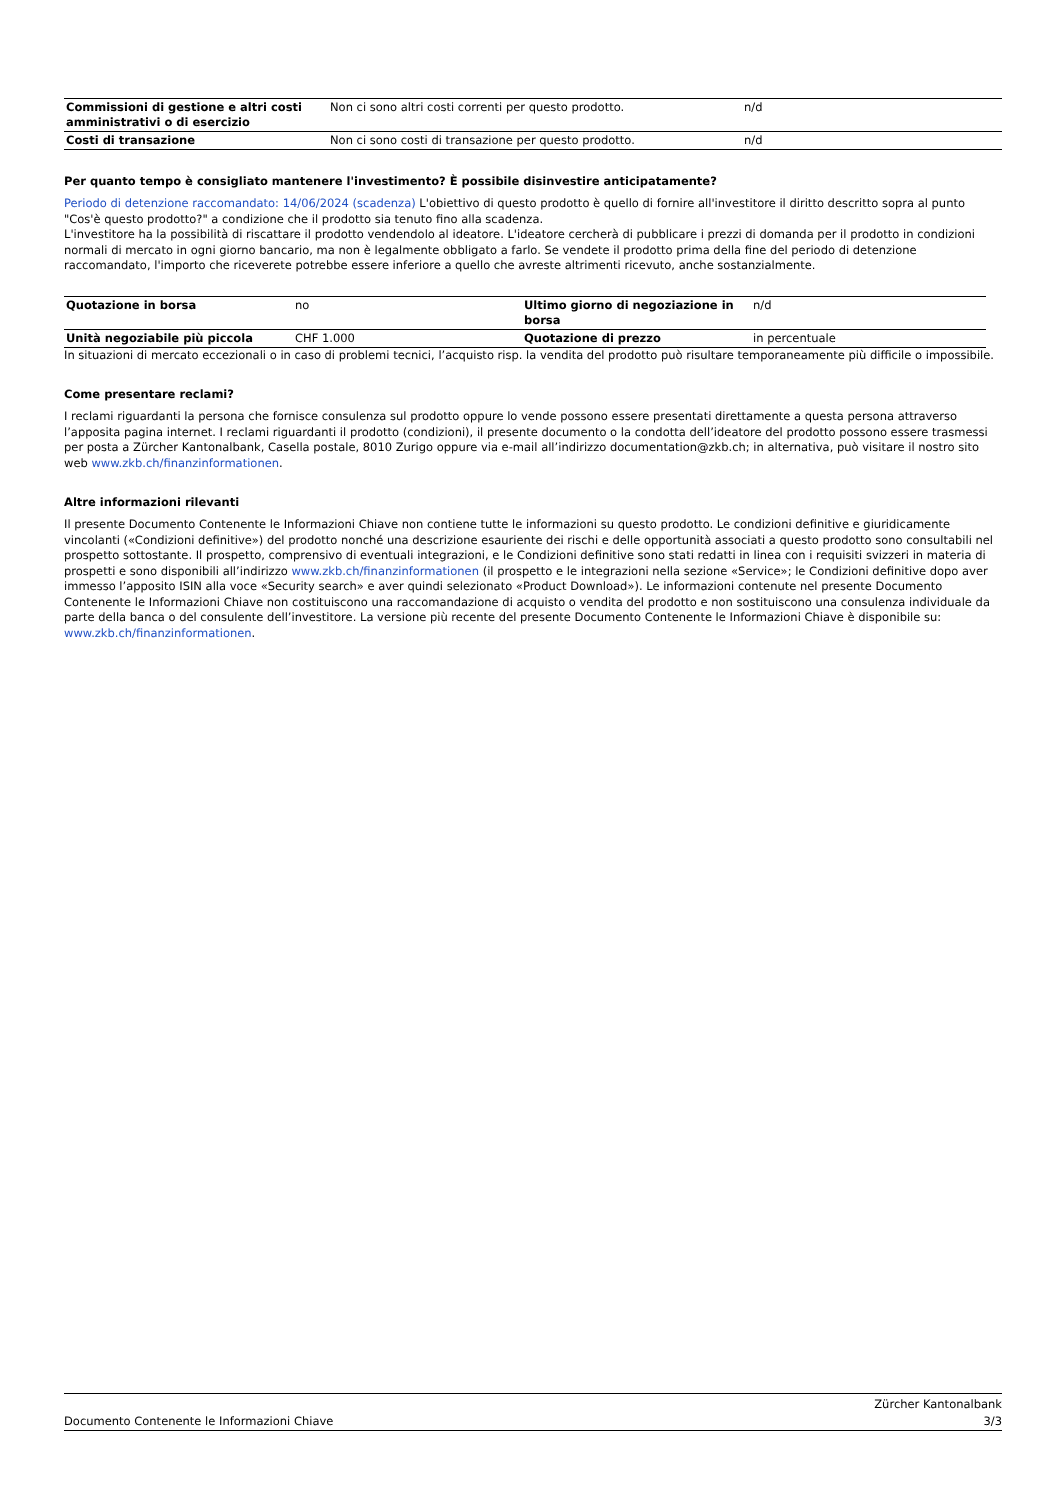| Commissioni di gestione e altri costi amministrativi o di esercizio | Non ci sono altri costi correnti per questo prodotto. | n/d |
| Costi di transazione | Non ci sono costi di transazione per questo prodotto. | n/d |
Per quanto tempo è consigliato mantenere l'investimento? È possibile disinvestire anticipatamente?
Periodo di detenzione raccomandato: 14/06/2024 (scadenza) L'obiettivo di questo prodotto è quello di fornire all'investitore il diritto descritto sopra al punto "Cos'è questo prodotto?" a condizione che il prodotto sia tenuto fino alla scadenza.
L'investitore ha la possibilità di riscattare il prodotto vendendolo al ideatore. L'ideatore cercherà di pubblicare i prezzi di domanda per il prodotto in condizioni normali di mercato in ogni giorno bancario, ma non è legalmente obbligato a farlo. Se vendete il prodotto prima della fine del periodo di detenzione raccomandato, l'importo che riceverete potrebbe essere inferiore a quello che avreste altrimenti ricevuto, anche sostanzialmente.
| Quotazione in borsa | no | Ultimo giorno di negoziazione in borsa | n/d |
| Unità negoziabile più piccola | CHF 1.000 | Quotazione di prezzo | in percentuale |
In situazioni di mercato eccezionali o in caso di problemi tecnici, l’acquisto risp. la vendita del prodotto può risultare temporaneamente più difficile o impossibile.
Come presentare reclami?
I reclami riguardanti la persona che fornisce consulenza sul prodotto oppure lo vende possono essere presentati direttamente a questa persona attraverso l’apposita pagina internet. I reclami riguardanti il prodotto (condizioni), il presente documento o la condotta dell’ideatore del prodotto possono essere trasmessi per posta a Zürcher Kantonalbank, Casella postale, 8010 Zurigo oppure via e-mail all’indirizzo documentation@zkb.ch; in alternativa, può visitare il nostro sito web www.zkb.ch/finanzinformationen.
Altre informazioni rilevanti
Il presente Documento Contenente le Informazioni Chiave non contiene tutte le informazioni su questo prodotto. Le condizioni definitive e giuridicamente vincolanti («Condizioni definitive») del prodotto nonché una descrizione esauriente dei rischi e delle opportunità associati a questo prodotto sono consultabili nel prospetto sottostante. Il prospetto, comprensivo di eventuali integrazioni, e le Condizioni definitive sono stati redatti in linea con i requisiti svizzeri in materia di prospetti e sono disponibili all’indirizzo www.zkb.ch/finanzinformationen (il prospetto e le integrazioni nella sezione «Service»; le Condizioni definitive dopo aver immesso l’apposito ISIN alla voce «Security search» e aver quindi selezionato «Product Download»). Le informazioni contenute nel presente Documento Contenente le Informazioni Chiave non costituiscono una raccomandazione di acquisto o vendita del prodotto e non sostituiscono una consulenza individuale da parte della banca o del consulente dell’investitore. La versione più recente del presente Documento Contenente le Informazioni Chiave è disponibile su: www.zkb.ch/finanzinformationen.
Documento Contenente le Informazioni Chiave
Zürcher Kantonalbank
3/3